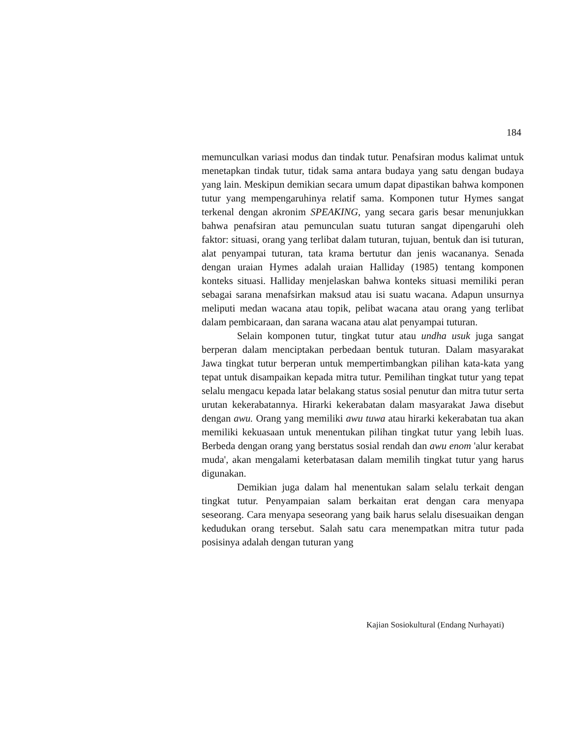184
memunculkan variasi modus dan tindak tutur. Penafsiran modus kalimat untuk menetapkan tindak tutur, tidak sama antara budaya yang satu dengan budaya yang lain. Meskipun demikian secara umum dapat dipastikan bahwa komponen tutur yang mempengaruhinya relatif sama. Komponen tutur Hymes sangat terkenal dengan akronim SPEAKING, yang secara garis besar menunjukkan bahwa penafsiran atau pemunculan suatu tuturan sangat dipengaruhi oleh faktor: situasi, orang yang terlibat dalam tuturan, tujuan, bentuk dan isi tuturan, alat penyampai tuturan, tata krama bertutur dan jenis wacananya. Senada dengan uraian Hymes adalah uraian Halliday (1985) tentang komponen konteks situasi. Halliday menjelaskan bahwa konteks situasi memiliki peran sebagai sarana menafsirkan maksud atau isi suatu wacana. Adapun unsurnya meliputi medan wacana atau topik, pelibat wacana atau orang yang terlibat dalam pembicaraan, dan sarana wacana atau alat penyampai tuturan.
Selain komponen tutur, tingkat tutur atau undha usuk juga sangat berperan dalam menciptakan perbedaan bentuk tuturan. Dalam masyarakat Jawa tingkat tutur berperan untuk mempertimbangkan pilihan kata-kata yang tepat untuk disampaikan kepada mitra tutur. Pemilihan tingkat tutur yang tepat selalu mengacu kepada latar belakang status sosial penutur dan mitra tutur serta urutan kekerabatannya. Hirarki kekerabatan dalam masyarakat Jawa disebut dengan awu. Orang yang memiliki awu tuwa atau hirarki kekerabatan tua akan memiliki kekuasaan untuk menentukan pilihan tingkat tutur yang lebih luas. Berbeda dengan orang yang berstatus sosial rendah dan awu enom 'alur kerabat muda', akan mengalami keterbatasan dalam memilih tingkat tutur yang harus digunakan.
Demikian juga dalam hal menentukan salam selalu terkait dengan tingkat tutur. Penyampaian salam berkaitan erat dengan cara menyapa seseorang. Cara menyapa seseorang yang baik harus selalu disesuaikan dengan kedudukan orang tersebut. Salah satu cara menempatkan mitra tutur pada posisinya adalah dengan tuturan yang
Kajian Sosiokultural (Endang Nurhayati)